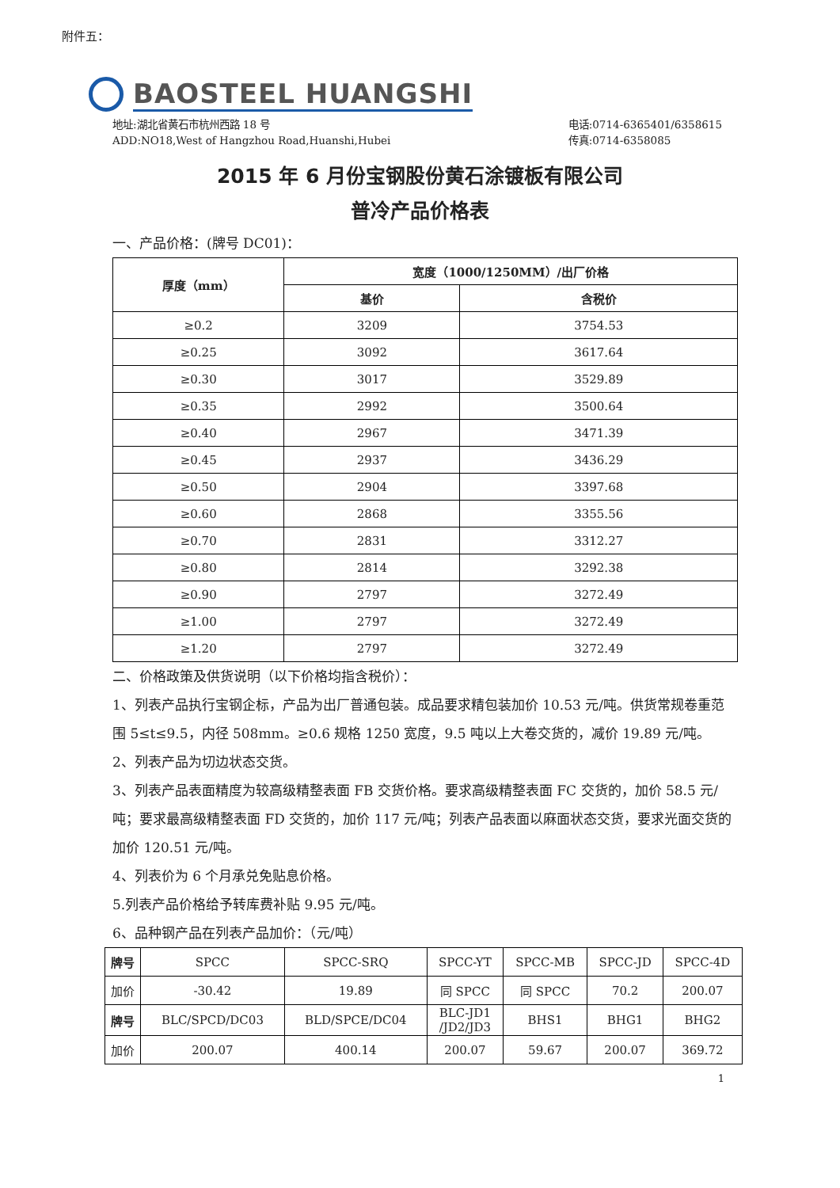附件五：
BAOSTEEL HUANGSHI
地址:湖北省黄石市杭州西路 18 号
ADD:NO18,West of Hangzhou Road,Huanshi,Hubei 电话:0714-6365401/6358615
传真:0714-6358085
2015 年 6 月份宝钢股份黄石涂镀板有限公司
普冷产品价格表
一、产品价格：(牌号 DC01)：
| 厚度（mm） | 宽度（1000/1250MM）/出厂价格 | |
| --- | --- | --- |
| | 基价 | 含税价 |
| ≥0.2 | 3209 | 3754.53 |
| ≥0.25 | 3092 | 3617.64 |
| ≥0.30 | 3017 | 3529.89 |
| ≥0.35 | 2992 | 3500.64 |
| ≥0.40 | 2967 | 3471.39 |
| ≥0.45 | 2937 | 3436.29 |
| ≥0.50 | 2904 | 3397.68 |
| ≥0.60 | 2868 | 3355.56 |
| ≥0.70 | 2831 | 3312.27 |
| ≥0.80 | 2814 | 3292.38 |
| ≥0.90 | 2797 | 3272.49 |
| ≥1.00 | 2797 | 3272.49 |
| ≥1.20 | 2797 | 3272.49 |
二、价格政策及供货说明（以下价格均指含税价）：
1、列表产品执行宝钢企标，产品为出厂普通包装。成品要求精包装加价 10.53 元/吨。供货常规卷重范围 5≤t≤9.5，内径 508mm。≥0.6 规格 1250 宽度，9.5 吨以上大卷交货的，减价 19.89 元/吨。
2、列表产品为切边状态交货。
3、列表产品表面精度为较高级精整表面 FB 交货价格。要求高级精整表面 FC 交货的，加价 58.5 元/吨；要求最高级精整表面 FD 交货的，加价 117 元/吨；列表产品表面以麻面状态交货，要求光面交货的加价 120.51 元/吨。
4、列表价为 6 个月承兑免贴息价格。
5.列表产品价格给予转库费补贴 9.95 元/吨。
6、品种钢产品在列表产品加价：（元/吨）
| 牌号 | SPCC | SPCC-SRQ | SPCC-YT | SPCC-MB | SPCC-JD | SPCC-4D |
| 加价 | -30.42 | 19.89 | 同 SPCC | 同 SPCC | 70.2 | 200.07 |
| 牌号 | BLC/SPCD/DC03 | BLD/SPCE/DC04 | BLC-JD1 /JD2/JD3 | BHS1 | BHG1 | BHG2 |
| 加价 | 200.07 | 400.14 | 200.07 | 59.67 | 200.07 | 369.72 |
1